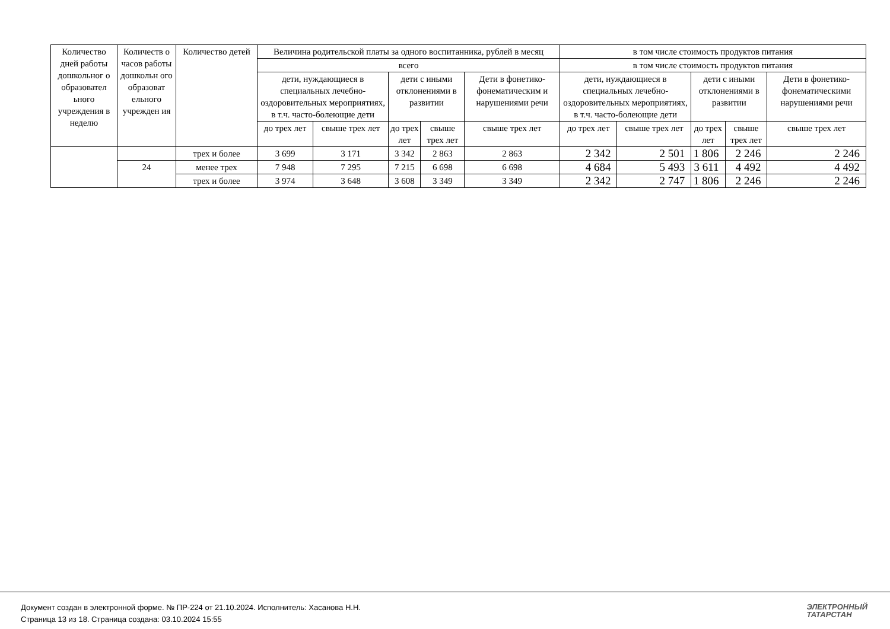| Количество дней работы дошкольног о образовател ьного учреждения в неделю | Количеств о часов работы дошкольн ого образоват ельного учрежден ия | Количество детей | Величина родительской платы за одного воспитанника, рублей в месяц | | | | | в том числе стоимость продуктов питания | | | | |
| --- | --- | --- | --- | --- | --- | --- | --- | --- | --- | --- | --- | --- |
| | | | всего | | | | | в том числе стоимость продуктов питания | | | | |
| | | | дети, нуждающиеся в специальных лечебно-оздоровительных мероприятиях, в т.ч. часто-болеющие дети | | дети с иными отклонениями в развитии | | Дети в фонетико-фонематическим и нарушениями речи | дети, нуждающиеся в специальных лечебно-оздоровительных мероприятиях, в т.ч. часто-болеющие дети | | дети с иными отклонениями в развитии | | Дети в фонетико-фонематическими нарушениями речи |
| | | | до трех лет | свыше трех лет | до трех лет | свыше трех лет | свыше трех лет | до трех лет | свыше трех лет | до трех лет | свыше трех лет | свыше трех лет |
| | | трех и более | 3 699 | 3 171 | 3 342 | 2 863 | 2 863 | 2 342 | 2 501 | 1 806 | 2 246 | 2 246 |
| | 24 | менее трех | 7 948 | 7 295 | 7 215 | 6 698 | 6 698 | 4 684 | 5 493 | 3 611 | 4 492 | 4 492 |
| | | трех и более | 3 974 | 3 648 | 3 608 | 3 349 | 3 349 | 2 342 | 2 747 | 1 806 | 2 246 | 2 246 |
Документ создан в электронной форме. № ПР-224 от 21.10.2024. Исполнитель: Хасанова Н.Н.
Страница 13 из 18. Страница создана: 03.10.2024 15:55
ЭЛЕКТРОННЫЙ
ТАТАРСТАН